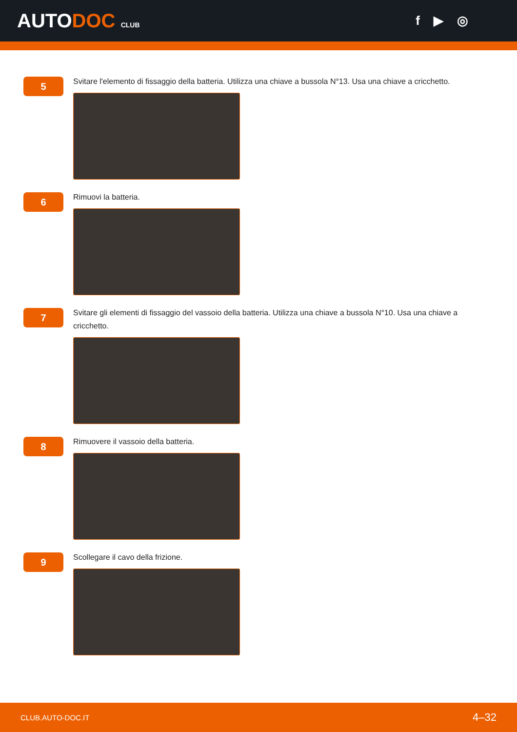AUTODOC CLUB
f ▶ ◎
5
Svitare l'elemento di fissaggio della batteria. Utilizza una chiave a bussola N°13. Usa una chiave a cricchetto.
6
Rimuovi la batteria.
7
Svitare gli elementi di fissaggio del vassoio della batteria. Utilizza una chiave a bussola N°10. Usa una chiave a cricchetto.
8
Rimuovere il vassoio della batteria.
9
Scollegare il cavo della frizione.
CLUB.AUTO-DOC.IT 4–32